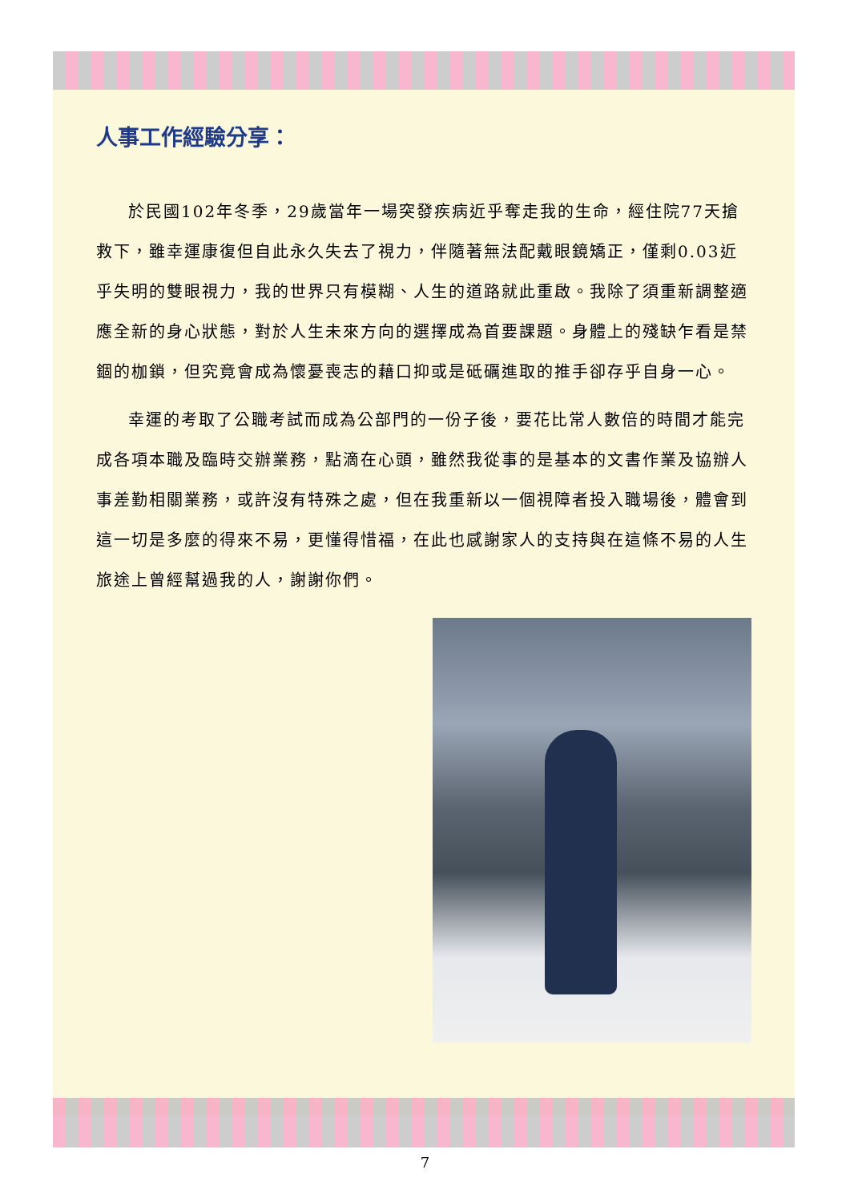人事工作經驗分享：
於民國102年冬季，29歲當年一場突發疾病近乎奪走我的生命，經住院77天搶救下，雖幸運康復但自此永久失去了視力，伴隨著無法配戴眼鏡矯正，僅剩0.03近乎失明的雙眼視力，我的世界只有模糊、人生的道路就此重啟。我除了須重新調整適應全新的身心狀態，對於人生未來方向的選擇成為首要課題。身體上的殘缺乍看是禁錮的枷鎖，但究竟會成為懷憂喪志的藉口抑或是砥礪進取的推手卻存乎自身一心。
幸運的考取了公職考試而成為公部門的一份子後，要花比常人數倍的時間才能完成各項本職及臨時交辦業務，點滴在心頭，雖然我從事的是基本的文書作業及協辦人事差勤相關業務，或許沒有特殊之處，但在我重新以一個視障者投入職場後，體會到這一切是多麼的得來不易，更懂得惜福，在此也感謝家人的支持與在這條不易的人生旅途上曾經幫過我的人，謝謝你們。
7